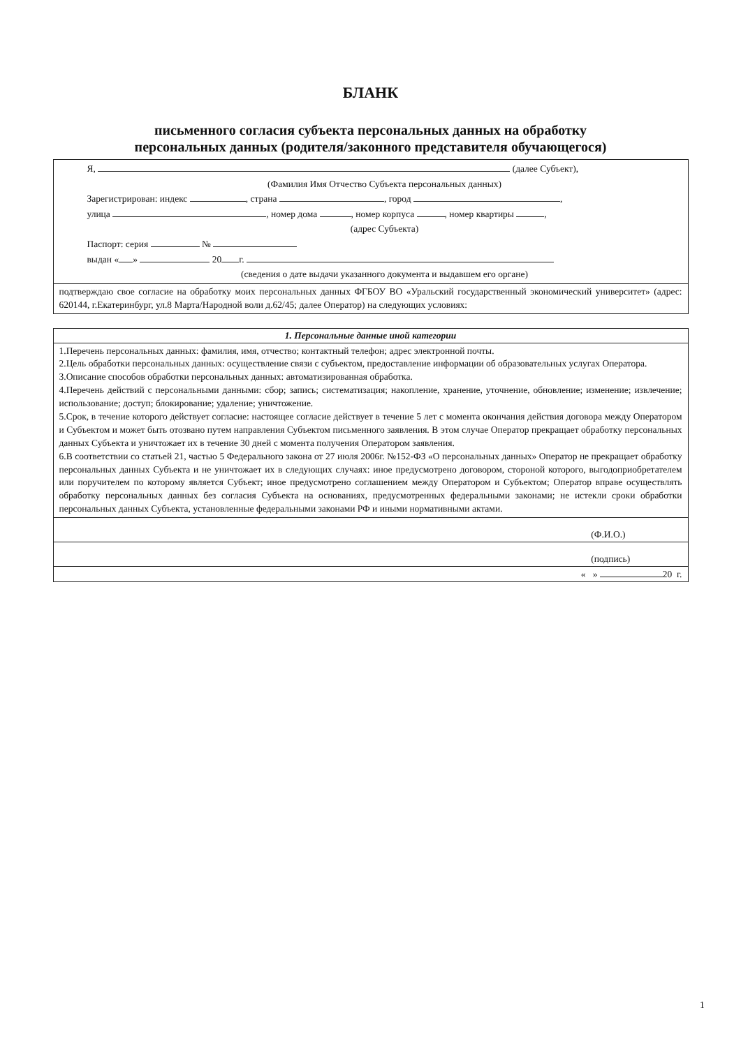БЛАНК
письменного согласия субъекта персональных данных на обработку
персональных данных (родителя/законного представителя обучающегося)
| Я, (далее Субъект), (Фамилия Имя Отчество Субъекта персональных данных) Зарегистрирован: индекс , страна , город , улица , номер дома , номер корпуса , номер квартиры , (адрес Субъекта) Паспорт: серия № выдан « » 20 г. (сведения о дате выдачи указанного документа и выдавшем его органе) |
| подтверждаю свое согласие на обработку моих персональных данных ФГБОУ ВО «Уральский государственный экономический университет» (адрес: 620144, г.Екатеринбург, ул.8 Марта/Народной воли д.62/45; далее Оператор) на следующих условиях: |
| 1. Персональные данные иной категории |
| --- |
| 1.Перечень персональных данных: фамилия, имя, отчество; контактный телефон; адрес электронной почты. 2.Цель обработки персональных данных: осуществление связи с субъектом, предоставление информации об образовательных услугах Оператора. 3.Описание способов обработки персональных данных: автоматизированная обработка. 4.Перечень действий с персональными данными: сбор; запись; систематизация; накопление, хранение, уточнение, обновление; изменение; извлечение; использование; доступ; блокирование; удаление; уничтожение. 5.Срок, в течение которого действует согласие: настоящее согласие действует в течение 5 лет с момента окончания действия договора между Оператором и Субъектом и может быть отозвано путем направления Субъектом письменного заявления. В этом случае Оператор прекращает обработку персональных данных Субъекта и уничтожает их в течение 30 дней с момента получения Оператором заявления. 6.В соответствии со статьей 21, частью 5 Федерального закона от 27 июля 2006г. №152-ФЗ «О персональных данных» Оператор не прекращает обработку персональных данных Субъекта и не уничтожает их в следующих случаях: иное предусмотрено договором, стороной которого, выгодоприобретателем или поручителем по которому является Субъект; иное предусмотрено соглашением между Оператором и Субъектом; Оператор вправе осуществлять обработку персональных данных без согласия Субъекта на основаниях, предусмотренных федеральными законами; не истекли сроки обработки персональных данных Субъекта, установленные федеральными законами РФ и иными нормативными актами. |
| (Ф.И.О.) |
| (подпись) |
| « » 20 г. |
1